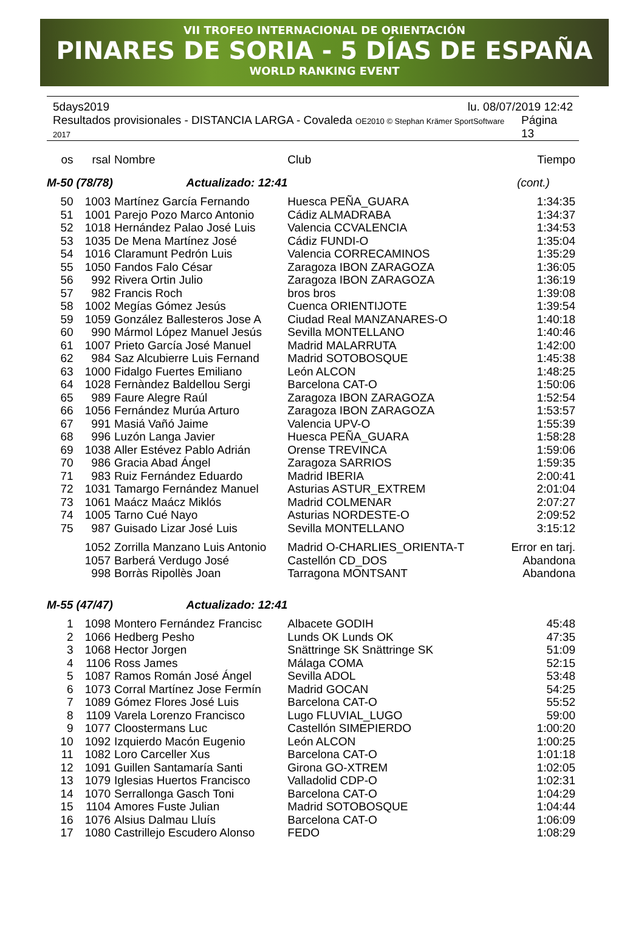VII TROFEO INTERNACIONAL DE ORIENTACIÓN
PINARES DE SORIA - 5 DÍAS DE ESPAÑA
WORLD RANKING EVENT
5days2019 lu. 08/07/2019 12:42
Resultados provisionales - DISTANCIA LARGA - Covaleda OE2010 © Stephan Krämer SportSoftware 2017 Página 13
| os | rsal | Nombre | Club | Tiempo |
| --- | --- | --- | --- | --- |
| M-50 (78/78) Actualizado: 12:41 | | | | (cont.) |
| 50 | 1003 | Martínez García Fernando | Huesca PEÑA_GUARA | 1:34:35 |
| 51 | 1001 | Parejo Pozo Marco Antonio | Cádiz ALMADRABA | 1:34:37 |
| 52 | 1018 | Hernández Palao José Luis | Valencia CCVALENCIA | 1:34:53 |
| 53 | 1035 | De Mena Martínez José | Cádiz FUNDI-O | 1:35:04 |
| 54 | 1016 | Claramunt Pedrón Luis | Valencia CORRECAMINOS | 1:35:29 |
| 55 | 1050 | Fandos Falo César | Zaragoza IBON ZARAGOZA | 1:36:05 |
| 56 | 992 | Rivera Ortin Julio | Zaragoza IBON ZARAGOZA | 1:36:19 |
| 57 | 982 | Francis Roch | bros bros | 1:39:08 |
| 58 | 1002 | Megías Gómez Jesús | Cuenca ORIENTIJOTE | 1:39:54 |
| 59 | 1059 | González Ballesteros Jose A | Ciudad Real MANZANARES-O | 1:40:18 |
| 60 | 990 | Mármol López Manuel Jesús | Sevilla MONTELLANO | 1:40:46 |
| 61 | 1007 | Prieto García José Manuel | Madrid MALARRUTA | 1:42:00 |
| 62 | 984 | Saz Alcubierre Luis Fernand | Madrid SOTOBOSQUE | 1:45:38 |
| 63 | 1000 | Fidalgo Fuertes Emiliano | León ALCON | 1:48:25 |
| 64 | 1028 | Fernàndez Baldellou Sergi | Barcelona CAT-O | 1:50:06 |
| 65 | 989 | Faure Alegre Raúl | Zaragoza IBON ZARAGOZA | 1:52:54 |
| 66 | 1056 | Fernández Murúa Arturo | Zaragoza IBON ZARAGOZA | 1:53:57 |
| 67 | 991 | Masiá Vañó Jaime | Valencia UPV-O | 1:55:39 |
| 68 | 996 | Luzón Langa Javier | Huesca PEÑA_GUARA | 1:58:28 |
| 69 | 1038 | Aller Estévez Pablo Adrián | Orense TREVINCA | 1:59:06 |
| 70 | 986 | Gracia Abad Ángel | Zaragoza SARRIOS | 1:59:35 |
| 71 | 983 | Ruiz Fernández Eduardo | Madrid IBERIA | 2:00:41 |
| 72 | 1031 | Tamargo Fernández Manuel | Asturias ASTUR_EXTREM | 2:01:04 |
| 73 | 1061 | Maácz Maácz Miklós | Madrid COLMENAR | 2:07:27 |
| 74 | 1005 | Tarno Cué Nayo | Asturias NORDESTE-O | 2:09:52 |
| 75 | 987 | Guisado Lizar José Luis | Sevilla MONTELLANO | 3:15:12 |
| | 1052 | Zorrilla Manzano Luis Antonio | Madrid O-CHARLIES_ORIENTA-T | Error en tarj. |
| | 1057 | Barberá Verdugo José | Castellón CD_DOS | Abandona |
| | 998 | Borràs Ripollès Joan | Tarragona MONTSANT | Abandona |
| M-55 (47/47) Actualizado: 12:41 | | | | |
| 1 | 1098 | Montero Fernández Francisc | Albacete GODIH | 45:48 |
| 2 | 1066 | Hedberg Pesho | Lunds OK Lunds OK | 47:35 |
| 3 | 1068 | Hector Jorgen | Snättringe SK Snättringe SK | 51:09 |
| 4 | 1106 | Ross James | Málaga COMA | 52:15 |
| 5 | 1087 | Ramos Román José Ángel | Sevilla ADOL | 53:48 |
| 6 | 1073 | Corral Martínez Jose Fermín | Madrid GOCAN | 54:25 |
| 7 | 1089 | Gómez Flores José Luis | Barcelona CAT-O | 55:52 |
| 8 | 1109 | Varela Lorenzo Francisco | Lugo FLUVIAL_LUGO | 59:00 |
| 9 | 1077 | Cloostermans Luc | Castellón SIMEPIERDO | 1:00:20 |
| 10 | 1092 | Izquierdo Macón Eugenio | León ALCON | 1:00:25 |
| 11 | 1082 | Loro Carceller Xus | Barcelona CAT-O | 1:01:18 |
| 12 | 1091 | Guillen Santamaría Santi | Girona GO-XTREM | 1:02:05 |
| 13 | 1079 | Iglesias Huertos Francisco | Valladolid CDP-O | 1:02:31 |
| 14 | 1070 | Serrallonga Gasch Toni | Barcelona CAT-O | 1:04:29 |
| 15 | 1104 | Amores Fuste Julian | Madrid SOTOBOSQUE | 1:04:44 |
| 16 | 1076 | Alsius Dalmau Lluís | Barcelona CAT-O | 1:06:09 |
| 17 | 1080 | Castrillejo Escudero Alonso | FEDO | 1:08:29 |